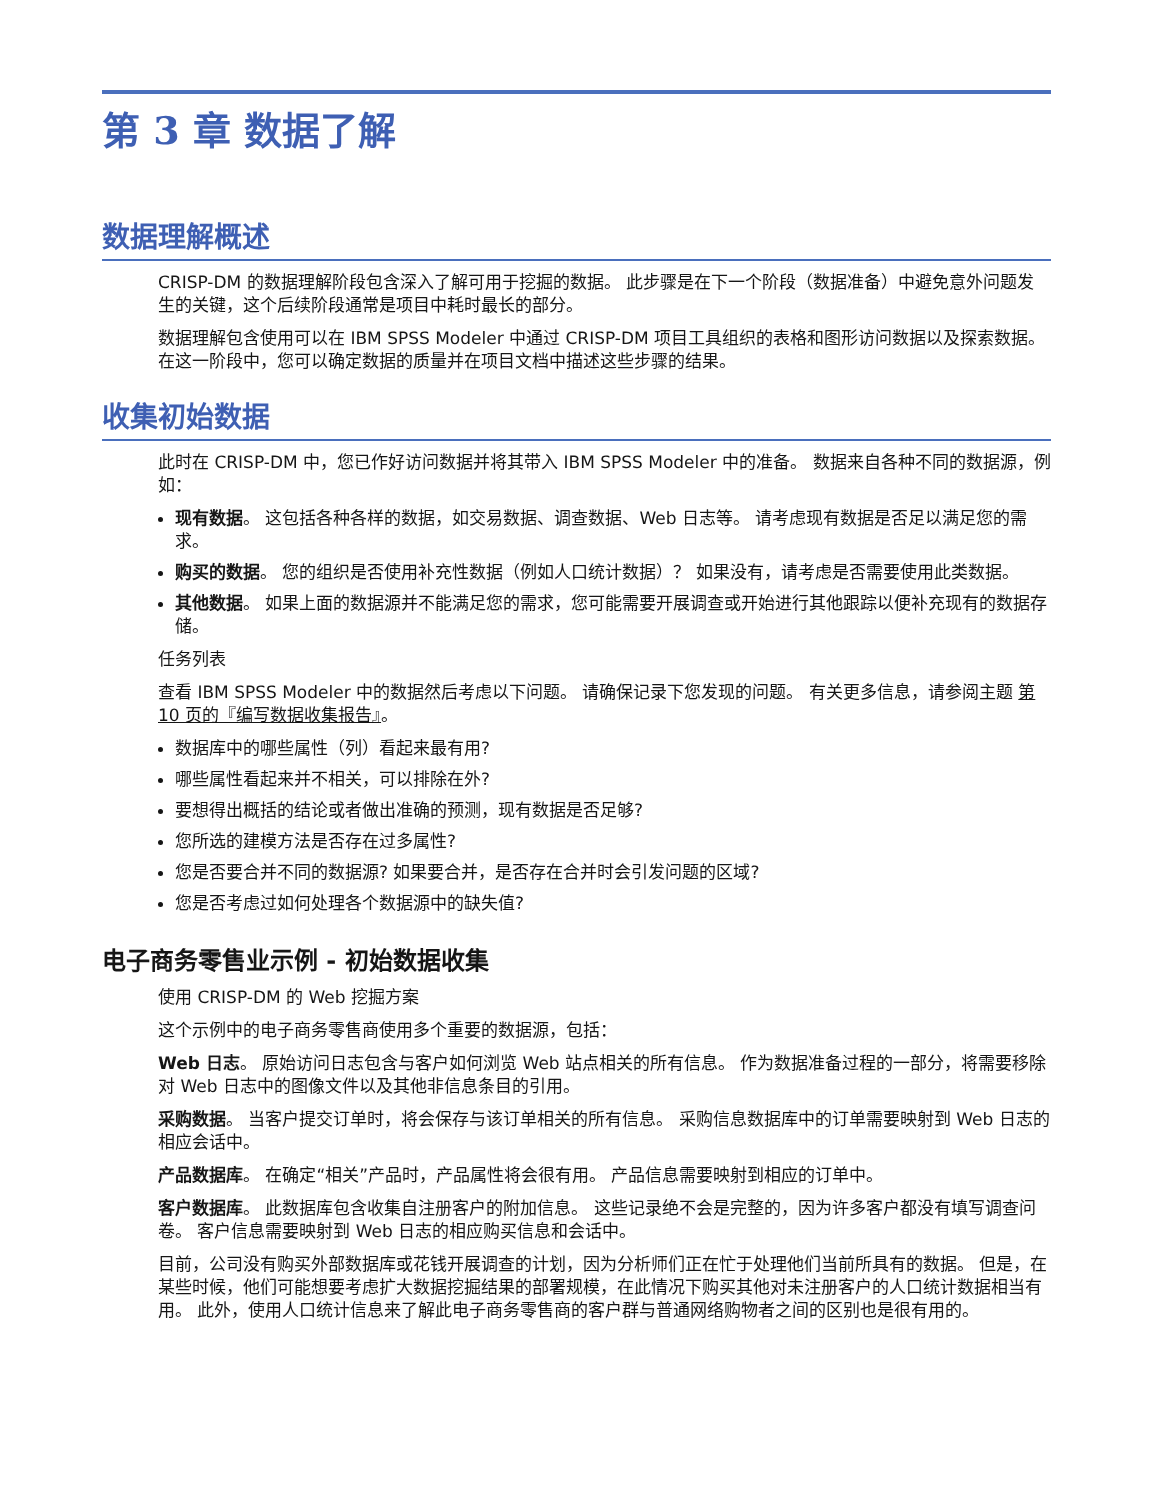第 3 章 数据了解
数据理解概述
CRISP-DM 的数据理解阶段包含深入了解可用于挖掘的数据。 此步骤是在下一个阶段（数据准备）中避免意外问题发生的关键，这个后续阶段通常是项目中耗时最长的部分。
数据理解包含使用可以在 IBM SPSS Modeler 中通过 CRISP-DM 项目工具组织的表格和图形访问数据以及探索数据。 在这一阶段中，您可以确定数据的质量并在项目文档中描述这些步骤的结果。
收集初始数据
此时在 CRISP-DM 中，您已作好访问数据并将其带入 IBM SPSS Modeler 中的准备。 数据来自各种不同的数据源，例如：
现有数据。 这包括各种各样的数据，如交易数据、调查数据、Web 日志等。 请考虑现有数据是否足以满足您的需求。
购买的数据。 您的组织是否使用补充性数据（例如人口统计数据）？ 如果没有，请考虑是否需要使用此类数据。
其他数据。 如果上面的数据源并不能满足您的需求，您可能需要开展调查或开始进行其他跟踪以便补充现有的数据存储。
任务列表
查看 IBM SPSS Modeler 中的数据然后考虑以下问题。 请确保记录下您发现的问题。 有关更多信息，请参阅主题 第 10 页的『编写数据收集报告』。
数据库中的哪些属性（列）看起来最有用?
哪些属性看起来并不相关，可以排除在外?
要想得出概括的结论或者做出准确的预测，现有数据是否足够?
您所选的建模方法是否存在过多属性?
您是否要合并不同的数据源? 如果要合并，是否存在合并时会引发问题的区域?
您是否考虑过如何处理各个数据源中的缺失值?
电子商务零售业示例 - 初始数据收集
使用 CRISP-DM 的 Web 挖掘方案
这个示例中的电子商务零售商使用多个重要的数据源，包括：
Web 日志。 原始访问日志包含与客户如何浏览 Web 站点相关的所有信息。 作为数据准备过程的一部分，将需要移除对 Web 日志中的图像文件以及其他非信息条目的引用。
采购数据。 当客户提交订单时，将会保存与该订单相关的所有信息。 采购信息数据库中的订单需要映射到 Web 日志的相应会话中。
产品数据库。 在确定“相关”产品时，产品属性将会很有用。 产品信息需要映射到相应的订单中。
客户数据库。 此数据库包含收集自注册客户的附加信息。 这些记录绝不会是完整的，因为许多客户都没有填写调查问卷。 客户信息需要映射到 Web 日志的相应购买信息和会话中。
目前，公司没有购买外部数据库或花钱开展调查的计划，因为分析师们正在忙于处理他们当前所具有的数据。 但是，在某些时候，他们可能想要考虑扩大数据挖掘结果的部署规模，在此情况下购买其他对未注册客户的人口统计数据相当有用。 此外，使用人口统计信息来了解此电子商务零售商的客户群与普通网络购物者之间的区别也是很有用的。